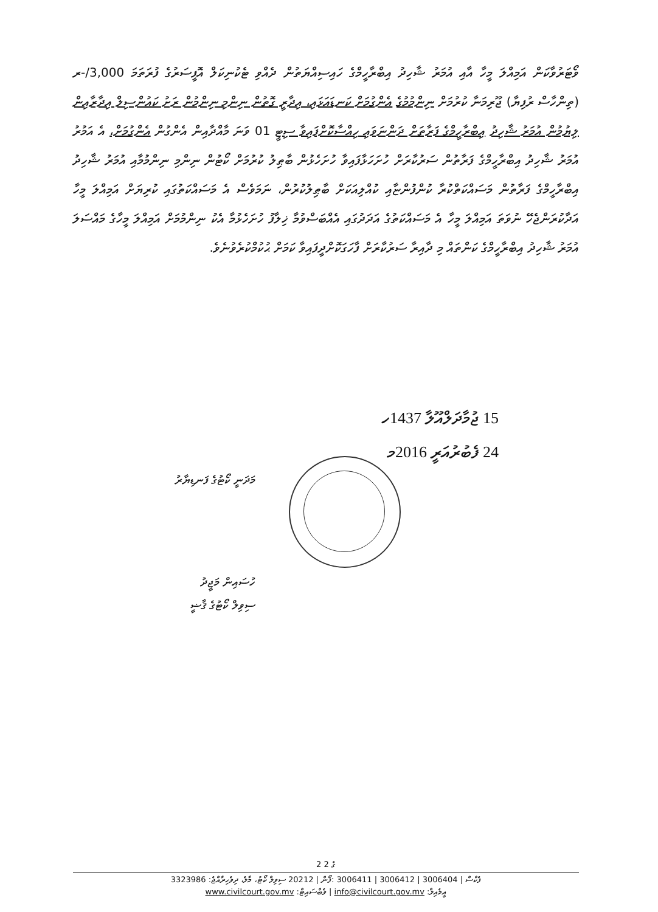ވޯޓަރުވާކަން އަމިއްލަ މީހާ އާއި އުމަރު ޝާހިދު އިބްރާހީމްގެ ހައިސިއްޔަތުން ދެއްވި ޓެކުނިކަލް އޮފީސަރުގެ ފުރަތަމަ 3,000/-ރ (ތިންހާސް ރުފިޔާ) ޖޫރިމަނާ ކުރުމަށް ނިންމުމުގެ އެންގުމަށް ކަނޑައަޅައި، އިދާރީ ގޮތުން ނިންމި ނިންމުން ރަށު ކައުންސިލް އިދާރާއިން ލިޔުމުން އުމަރު ޝާހިދު އިބްރާހީމްގެ ފަރާތަށް ދަންނަވައި ހިއްސާކޮށްފައިވާ ސިޓީ 01 ވަނަ މާއްދާއިން އެންގުން އެންގުމަށް، އެ އަމުރު އުމަރު ޝާހިދު އިބްރާހީމްގެ ފަރާތުން ސަރުކާރަށް ހުށަހަޅާފައިވާ ހުށަހެޅުން ބާޠިލު ކުރުމަށް ކޯޓުން ނިންމި ނިންމުމާއި އުމަރު ޝާހިދު އިބްރާހީމްގެ ފަރާތުން މަސައްކަތްކުރާ ކުންފުންޏާއި ކުއްލިއަކަށް ބާޠިލުކުރުން، ނަމަވެސް އެ މަސައްކަތުގައި ކުރިޔަށް އަމިއްލަ މީހާ އަދާކުރަންޖެހޭ ނުވަތަ އަމިއްލަ މީހާ އެ މަސައްކަތުގެ އަދަދުގައި އެއްބަސްވުމާ ޚިލާފު ހުށަހެޅުމާ އެކު ނިންމުމަށް އަމިއްލަ މީހާގެ މައްސަލަ އުމަރު ޝާހިދު އިބްރާހީމްގެ ކަންތައް މި ދާއިރާ ސަރުކާރަށް ފާހަގަކޮށްދީފައިވާ ކަމަށް ޙުކުމްކުރެވުނެވެ.
15 ޖުމާދަލްއޫލާ 1437ހ
24 ފެބުރުއަރީ 2016މ
މަދަނީ ކޯޓުގެ ފަނޑިޔާރު
ހުސައިން މަޖީދު
ސިވިލް ކޯޓުގެ ޤާޟީ
2 ގެ 2
3323986 :ފެކްސް | 3006404 | 3006412 | 3006411 :ފޯން | 20212 ސިވިލް ކޯޓު، މާލެ، ދިވެހިރާއްޖެ
www.civilcourt.gov.mv :ވެބްސައިޓް | info@civilcourt.gov.mv :އީމެއިލް